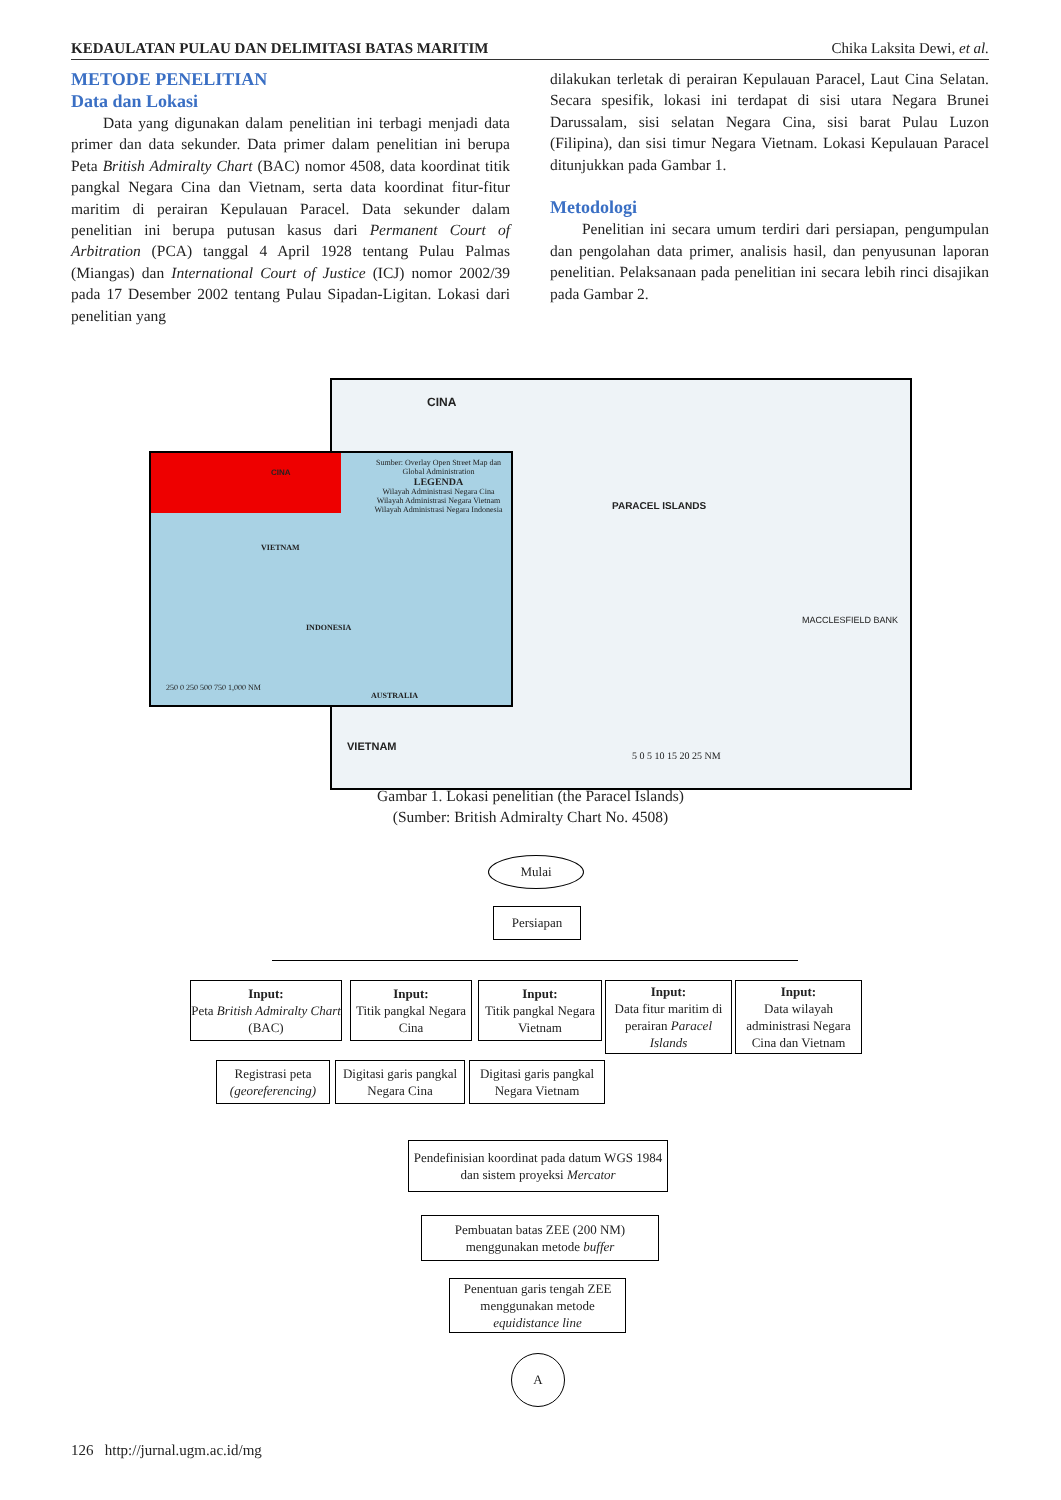KEDAULATAN PULAU DAN DELIMITASI BATAS MARITIM Chika Laksita Dewi, et al.
METODE PENELITIAN
Data dan Lokasi
Data yang digunakan dalam penelitian ini terbagi menjadi data primer dan data sekunder. Data primer dalam penelitian ini berupa Peta British Admiralty Chart (BAC) nomor 4508, data koordinat titik pangkal Negara Cina dan Vietnam, serta data koordinat fitur-fitur maritim di perairan Kepulauan Paracel. Data sekunder dalam penelitian ini berupa putusan kasus dari Permanent Court of Arbitration (PCA) tanggal 4 April 1928 tentang Pulau Palmas (Miangas) dan International Court of Justice (ICJ) nomor 2002/39 pada 17 Desember 2002 tentang Pulau Sipadan-Ligitan. Lokasi dari penelitian yang
dilakukan terletak di perairan Kepulauan Paracel, Laut Cina Selatan. Secara spesifik, lokasi ini terdapat di sisi utara Negara Brunei Darussalam, sisi selatan Negara Cina, sisi barat Pulau Luzon (Filipina), dan sisi timur Negara Vietnam. Lokasi Kepulauan Paracel ditunjukkan pada Gambar 1.
Metodologi
Penelitian ini secara umum terdiri dari persiapan, pengumpulan dan pengolahan data primer, analisis hasil, dan penyusunan laporan penelitian. Pelaksanaan pada penelitian ini secara lebih rinci disajikan pada Gambar 2.
CINA
PARACEL ISLANDS
MACCLESFIELD BANK
VIETNAM
5 0 5 10 15 20 25 NM
CINA
Sumber: Overlay Open Street Map dan Global Administration
LEGENDA
Wilayah Administrasi Negara Cina
Wilayah Administrasi Negara Vietnam
Wilayah Administrasi Negara Indonesia
VIETNAM
INDONESIA
250 0 250 500 750 1,000 NM
AUSTRALIA
Gambar 1. Lokasi penelitian (the Paracel Islands)
(Sumber: British Admiralty Chart No. 4508)
Mulai
Persiapan
Input:
Peta British Admiralty Chart (BAC)
Input:
Titik pangkal Negara Cina
Input:
Titik pangkal Negara Vietnam
Input:
Data fitur maritim di perairan Paracel Islands
Input:
Data wilayah administrasi Negara Cina dan Vietnam
Registrasi peta (georeferencing)
Digitasi garis pangkal Negara Cina
Digitasi garis pangkal Negara Vietnam
Pendefinisian koordinat pada datum WGS 1984 dan sistem proyeksi Mercator
Pembuatan batas ZEE (200 NM) menggunakan metode buffer
Penentuan garis tengah ZEE menggunakan metode equidistance line
A
126 http://jurnal.ugm.ac.id/mg